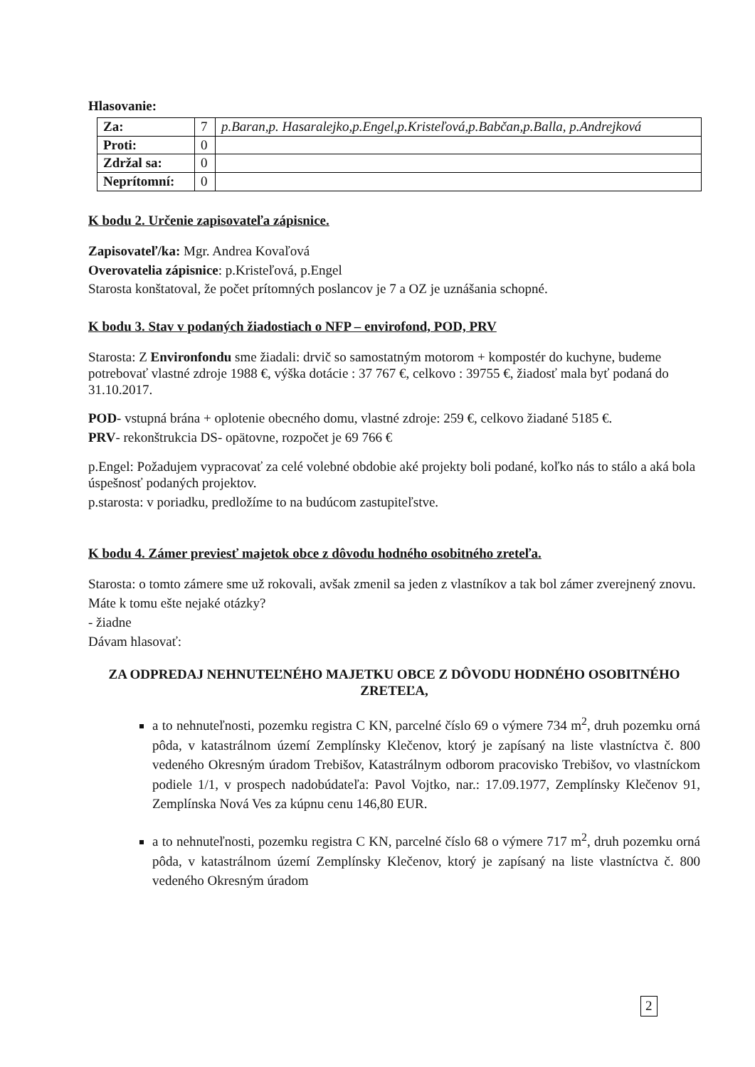Hlasovanie:
| Za: | 7 | p.Baran,p. Hasaralejko,p.Engel,p.Kristeľová,p.Babčan,p.Balla, p.Andrejková |
| Proti: | 0 | |
| Zdržal sa: | 0 | |
| Neprítomní: | 0 | |
K bodu 2. Určenie zapisovateľa zápisnice.
Zapisovateľ/ka: Mgr. Andrea Kovaľová
Overovatelia zápisnice: p.Kristeľová, p.Engel
Starosta konštatoval, že počet prítomných poslancov je 7 a OZ je uznášania schopné.
K bodu 3. Stav v podaných žiadostiach o NFP – envirofond, POD, PRV
Starosta: Z Environfondu sme žiadali: drvič so samostatným motorom + kompostér do kuchyne, budeme potrebovať vlastné zdroje 1988 €, výška dotácie : 37 767 €, celkovo : 39755 €, žiadosť mala byť podaná do 31.10.2017.
POD- vstupná brána + oplotenie obecného domu, vlastné zdroje: 259 €, celkovo žiadané 5185 €.
PRV- rekonštrukcia DS- opätovne, rozpočet je 69 766 €
p.Engel: Požadujem vypracovať za celé volebné obdobie aké projekty boli podané, koľko nás to stálo a aká bola úspešnosť podaných projektov.
p.starosta: v poriadku, predložíme to na budúcom zastupiteľstve.
K bodu 4. Zámer previesť majetok obce z dôvodu hodného osobitného zreteľa.
Starosta: o tomto zámere sme už rokovali, avšak zmenil sa jeden z vlastníkov a tak bol zámer zverejnený znovu.
Máte k tomu ešte nejaké otázky?
- žiadne
Dávam hlasovať:
ZA ODPREDAJ NEHNUTEĽNÉHO MAJETKU OBCE Z DÔVODU HODNÉHO OSOBITNÉHO ZRETEĽA,
a to nehnuteľnosti, pozemku registra C KN, parcelné číslo 69 o výmere 734 m<sup>2</sup>, druh pozemku orná pôda, v katastrálnom území Zemplínsky Klečenov, ktorý je zapísaný na liste vlastníctva č. 800 vedeného Okresným úradom Trebišov, Katastrálnym odborom pracovisko Trebišov, vo vlastníckom podiele 1/1, v prospech nadobúdateľa: Pavol Vojtko, nar.: 17.09.1977, Zemplínsky Klečenov 91, Zemplínska Nová Ves za kúpnu cenu 146,80 EUR.
a to nehnuteľnosti, pozemku registra C KN, parcelné číslo 68 o výmere 717 m<sup>2</sup>, druh pozemku orná pôda, v katastrálnom území Zemplínsky Klečenov, ktorý je zapísaný na liste vlastníctva č. 800 vedeného Okresným úradom
2